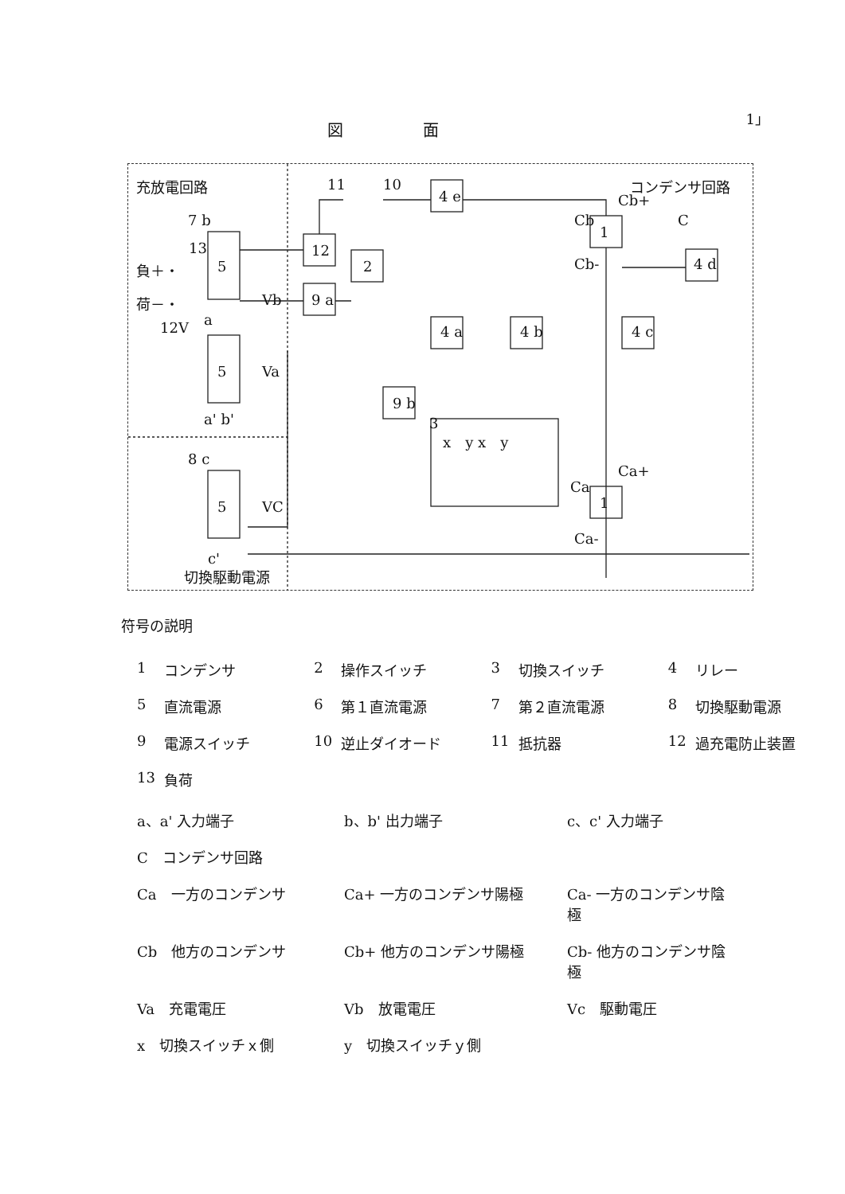1」
図面
充放電回路 コンデンサ回路
13
負＋・
荷－・
12V
5
5
5
Vb
Va
VC
7 b
a
a' b'
8 c
c'
切換駆動電源
11 10
4 e Cb+
Cb C
1
Cb-
12
2
9 a
4 d
4 a 4 b 4 c
9 b
3
x　y x　y
Ca+
Ca
1
Ca-
符号の説明
| 1 | コンデンサ | 2 | 操作スイッチ | 3 | 切換スイッチ | 4 | リレー |
| 5 | 直流電源 | 6 | 第１直流電源 | 7 | 第２直流電源 | 8 | 切換駆動電源 |
| 9 | 電源スイッチ | 10 | 逆止ダイオード | 11 | 抵抗器 | 12 | 過充電防止装置 |
| 13 | 負荷 | | | | | | |
| a、a' 入力端子 | b、b' 出力端子 | c、c' 入力端子 |
| C コンデンサ回路 | | |
| Ca 一方のコンデンサ | Ca+ 一方のコンデンサ陽極 | Ca- 一方のコンデンサ陰極 |
| Cb 他方のコンデンサ | Cb+ 他方のコンデンサ陽極 | Cb- 他方のコンデンサ陰極 |
| Va 充電電圧 | Vb 放電電圧 | Vc 駆動電圧 |
| x 切換スイッチｘ側 | y 切換スイッチｙ側 | |